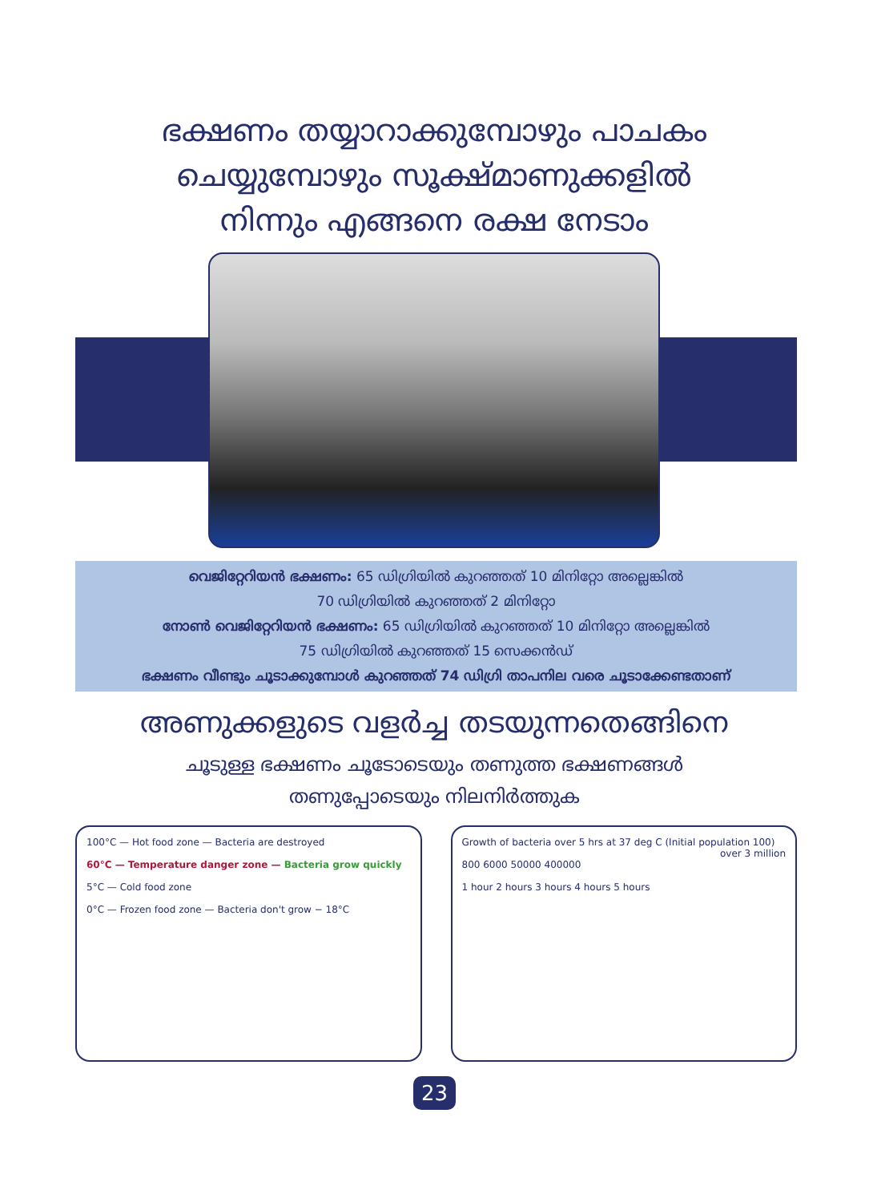ഭക്ഷണം തയ്യാറാക്കുമ്പോഴും പാചകം
ചെയ്യുമ്പോഴും സൂക്ഷ്മാണുക്കളിൽ
നിന്നും എങ്ങനെ രക്ഷ നേടാം
വെജിറ്റേറിയൻ ഭക്ഷണം: 65 ഡിഗ്രിയിൽ കുറഞ്ഞത് 10 മിനിറ്റോ അല്ലെങ്കിൽ
70 ഡിഗ്രിയിൽ കുറഞ്ഞത് 2 മിനിറ്റോ
നോൺ വെജിറ്റേറിയൻ ഭക്ഷണം: 65 ഡിഗ്രിയിൽ കുറഞ്ഞത് 10 മിനിറ്റോ അല്ലെങ്കിൽ
75 ഡിഗ്രിയിൽ കുറഞ്ഞത് 15 സെക്കൻഡ്
ഭക്ഷണം വീണ്ടും ചൂടാക്കുമ്പോൾ കുറഞ്ഞത് 74 ഡിഗ്രി താപനില വരെ ചൂടാക്കേണ്ടതാണ്
അണുക്കളുടെ വളർച്ച തടയുന്നതെങ്ങിനെ
ചൂടുള്ള ഭക്ഷണം ചൂടോടെയും തണുത്ത ഭക്ഷണങ്ങൾ
തണുപ്പോടെയും നിലനിർത്തുക
100°C — Hot food zone — Bacteria are destroyed
60°C — Temperature danger zone — Bacteria grow quickly
5°C — Cold food zone
0°C — Frozen food zone — Bacteria don't grow − 18°C
Growth of bacteria over 5 hrs at 37 deg C (Initial population 100) over 3 million
800 6000 50000 400000
1 hour 2 hours 3 hours 4 hours 5 hours
23